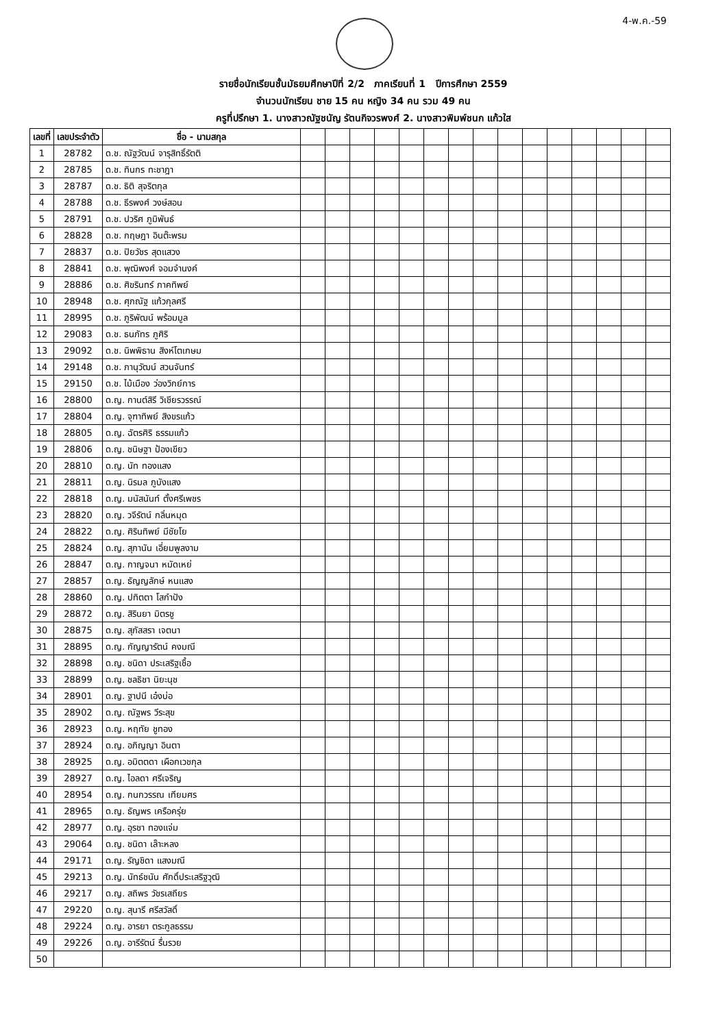4-พ.ค.-59
รายชื่อนักเรียนชั้นมัธยมศึกษาปีที่ 2/2 ภาคเรียนที่ 1 ปีการศึกษา 2559
จำนวนนักเรียน ชาย 15 คน หญิง 34 คน รวม 49 คน
ครูที่ปรึกษา 1. นางสาวณัฐชนัญ รัตนกิจวรพงศ์ 2. นางสาวพิมพ์ชนก แก้วใส
| เลขที่ | เลขประจำตัว | ชื่อ - นามสกุล | | | | | | | | | | | | | | | |
| --- | --- | --- | --- | --- | --- | --- | --- | --- | --- | --- | --- | --- | --- | --- | --- | --- | --- |
| 1 | 28782 | ด.ช. ณัฐวัฒน์ จารุสิทธิ์รัตติ | | | | | | | | | | | | | | | |
| 2 | 28785 | ด.ช. ทินกร ทะชาฎา | | | | | | | | | | | | | | | |
| 3 | 28787 | ด.ช. ธิติ สุจริตกุล | | | | | | | | | | | | | | | |
| 4 | 28788 | ด.ช. ธีรพงศ์ วงษ์สอน | | | | | | | | | | | | | | | |
| 5 | 28791 | ด.ช. ปวริศ ภูมิพันธ์ | | | | | | | | | | | | | | | |
| 6 | 28828 | ด.ช. กฤษฎา อินต๊ะพรม | | | | | | | | | | | | | | | |
| 7 | 28837 | ด.ช. ปิยวัชร สุดแสวง | | | | | | | | | | | | | | | |
| 8 | 28841 | ด.ช. พุฒิพงศ์ จอมจำนงค์ | | | | | | | | | | | | | | | |
| 9 | 28886 | ด.ช. ศิขรินทร์ ภาคทิพย์ | | | | | | | | | | | | | | | |
| 10 | 28948 | ด.ช. ศุภณัฐ แก้วกุลศรี | | | | | | | | | | | | | | | |
| 11 | 28995 | ด.ช. ภูริพัฒน์ พร้อมมูล | | | | | | | | | | | | | | | |
| 12 | 29083 | ด.ช. ธนภัทร ภูศิริ | | | | | | | | | | | | | | | |
| 13 | 29092 | ด.ช. นิพพิธาน สิงห์โตเกษม | | | | | | | | | | | | | | | |
| 14 | 29148 | ด.ช. ภานุวัฒน์ สวนจันทร์ | | | | | | | | | | | | | | | |
| 15 | 29150 | ด.ช. ไม้เมือง ว่องวิกย์การ | | | | | | | | | | | | | | | |
| 16 | 28800 | ด.ญ. กานต์สิรี วิเชียรวรรณ์ | | | | | | | | | | | | | | | |
| 17 | 28804 | ด.ญ. จุฑาทิพย์ สิงขรแก้ว | | | | | | | | | | | | | | | |
| 18 | 28805 | ด.ญ. ฉัตรศิริ ธรรมแก้ว | | | | | | | | | | | | | | | |
| 19 | 28806 | ด.ญ. ชนิษฐา ป้องเขียว | | | | | | | | | | | | | | | |
| 20 | 28810 | ด.ญ. นัท ทองแสง | | | | | | | | | | | | | | | |
| 21 | 28811 | ด.ญ. นิรมล ภูบังแสง | | | | | | | | | | | | | | | |
| 22 | 28818 | ด.ญ. มนัสนันท์ ตั้งศรีเพชร | | | | | | | | | | | | | | | |
| 23 | 28820 | ด.ญ. วจีรัตน์ กลิ่นหมุด | | | | | | | | | | | | | | | |
| 24 | 28822 | ด.ญ. ศิรินทิพย์ มีชัยโย | | | | | | | | | | | | | | | |
| 25 | 28824 | ด.ญ. สุภานัน เอี่ยมพูลงาม | | | | | | | | | | | | | | | |
| 26 | 28847 | ด.ญ. กาญจนา หมัดเหย่ | | | | | | | | | | | | | | | |
| 27 | 28857 | ด.ญ. ธัญญลักษ์ หนแสง | | | | | | | | | | | | | | | |
| 28 | 28860 | ด.ญ. ปทิตตา โสกำปัง | | | | | | | | | | | | | | | |
| 29 | 28872 | ด.ญ. สิรินยา มิตรชู | | | | | | | | | | | | | | | |
| 30 | 28875 | ด.ญ. สุภัสสรา เจตนา | | | | | | | | | | | | | | | |
| 31 | 28895 | ด.ญ. กัญญารัตน์ คงมณี | | | | | | | | | | | | | | | |
| 32 | 28898 | ด.ญ. ชนิดา ประเสริฐเชื้อ | | | | | | | | | | | | | | | |
| 33 | 28899 | ด.ญ. ชลธิชา นิยะนุช | | | | | | | | | | | | | | | |
| 34 | 28901 | ด.ญ. ฐาปนี เอ๋งบ่อ | | | | | | | | | | | | | | | |
| 35 | 28902 | ด.ญ. ณัฐพร วีระสุข | | | | | | | | | | | | | | | |
| 36 | 28923 | ด.ญ. หฤทัย ชูทอง | | | | | | | | | | | | | | | |
| 37 | 28924 | ด.ญ. อภิญญา อินตา | | | | | | | | | | | | | | | |
| 38 | 28925 | ด.ญ. อมิตตดา เผือกเวชกุล | | | | | | | | | | | | | | | |
| 39 | 28927 | ด.ญ. ไอลดา ศรีเจริญ | | | | | | | | | | | | | | | |
| 40 | 28954 | ด.ญ. กนกวรรณ เทียมศร | | | | | | | | | | | | | | | |
| 41 | 28965 | ด.ญ. ธัญพร เครือครุ่ย | | | | | | | | | | | | | | | |
| 42 | 28977 | ด.ญ. อุรชา ทองแจ่ม | | | | | | | | | | | | | | | |
| 43 | 29064 | ด.ญ. ชนิดา เล๊าะหลง | | | | | | | | | | | | | | | |
| 44 | 29171 | ด.ญ. รัญชิดา แสงมณี | | | | | | | | | | | | | | | |
| 45 | 29213 | ด.ญ. นัทธ์ชนัน ศักดิ์ประเสริฐวุฒิ | | | | | | | | | | | | | | | |
| 46 | 29217 | ด.ญ. สถิพร วัชรเสถียร | | | | | | | | | | | | | | | |
| 47 | 29220 | ด.ญ. สุนารี ศรีสวัสดิ์ | | | | | | | | | | | | | | | |
| 48 | 29224 | ด.ญ. อารยา ตระกูลธรรม | | | | | | | | | | | | | | | |
| 49 | 29226 | ด.ญ. อารีรัตน์ รื่นรวย | | | | | | | | | | | | | | | |
| 50 | | | | | | | | | | | | | | | | | |